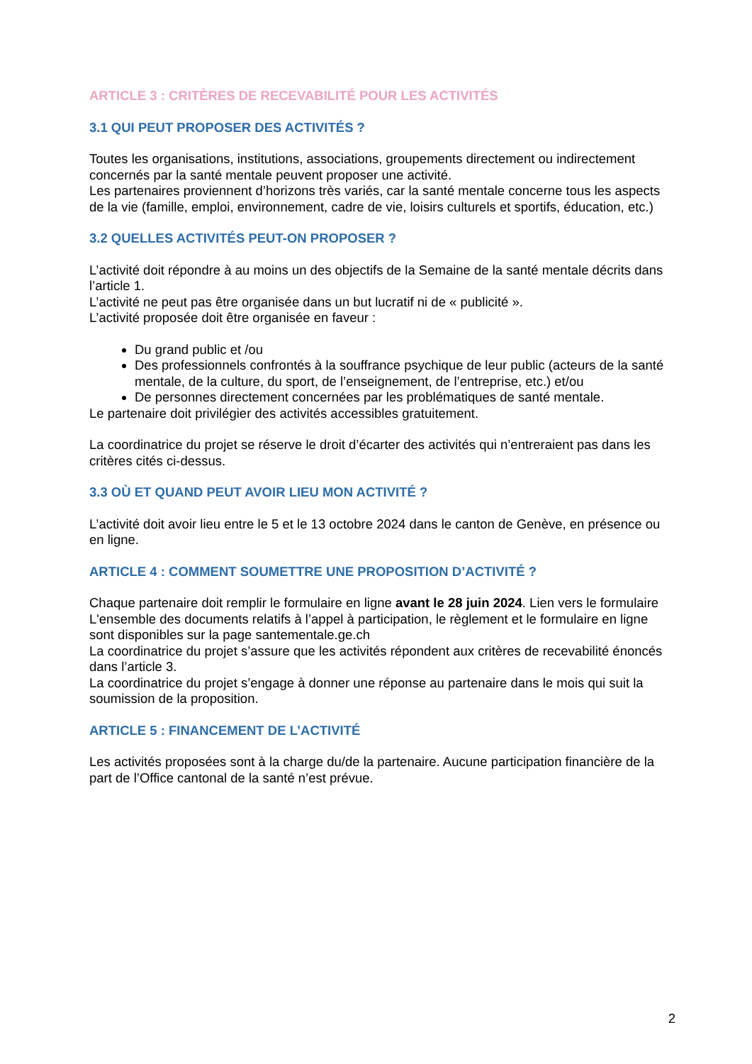ARTICLE 3 : CRITÈRES DE RECEVABILITÉ POUR LES ACTIVITÉS
3.1 QUI PEUT PROPOSER DES ACTIVITÉS ?
Toutes les organisations, institutions, associations, groupements directement ou indirectement concernés par la santé mentale peuvent proposer une activité.
Les partenaires proviennent d’horizons très variés, car la santé mentale concerne tous les aspects de la vie (famille, emploi, environnement, cadre de vie, loisirs culturels et sportifs, éducation, etc.)
3.2 QUELLES ACTIVITÉS PEUT-ON PROPOSER ?
L’activité doit répondre à au moins un des objectifs de la Semaine de la santé mentale décrits dans l’article 1.
L’activité ne peut pas être organisée dans un but lucratif ni de « publicité ».
L’activité proposée doit être organisée en faveur :
Du grand public et /ou
Des professionnels confrontés à la souffrance psychique de leur public (acteurs de la santé mentale, de la culture, du sport, de l’enseignement, de l’entreprise, etc.) et/ou
De personnes directement concernées par les problématiques de santé mentale.
Le partenaire doit privilégier des activités accessibles gratuitement.
La coordinatrice du projet se réserve le droit d’écarter des activités qui n’entreraient pas dans les critères cités ci-dessus.
3.3 OÙ ET QUAND PEUT AVOIR LIEU MON ACTIVITÉ ?
L’activité doit avoir lieu entre le 5 et le 13 octobre 2024 dans le canton de Genève, en présence ou en ligne.
ARTICLE 4 : COMMENT SOUMETTRE UNE PROPOSITION D’ACTIVITÉ ?
Chaque partenaire doit remplir le formulaire en ligne avant le 28 juin 2024. Lien vers le formulaire
L'ensemble des documents relatifs à l’appel à participation, le règlement et le formulaire en ligne sont disponibles sur la page santementale.ge.ch
La coordinatrice du projet s’assure que les activités répondent aux critères de recevabilité énoncés dans l’article 3.
La coordinatrice du projet s’engage à donner une réponse au partenaire dans le mois qui suit la soumission de la proposition.
ARTICLE 5 : FINANCEMENT DE L’ACTIVITÉ
Les activités proposées sont à la charge du/de la partenaire. Aucune participation financière de la part de l’Office cantonal de la santé n’est prévue.
2